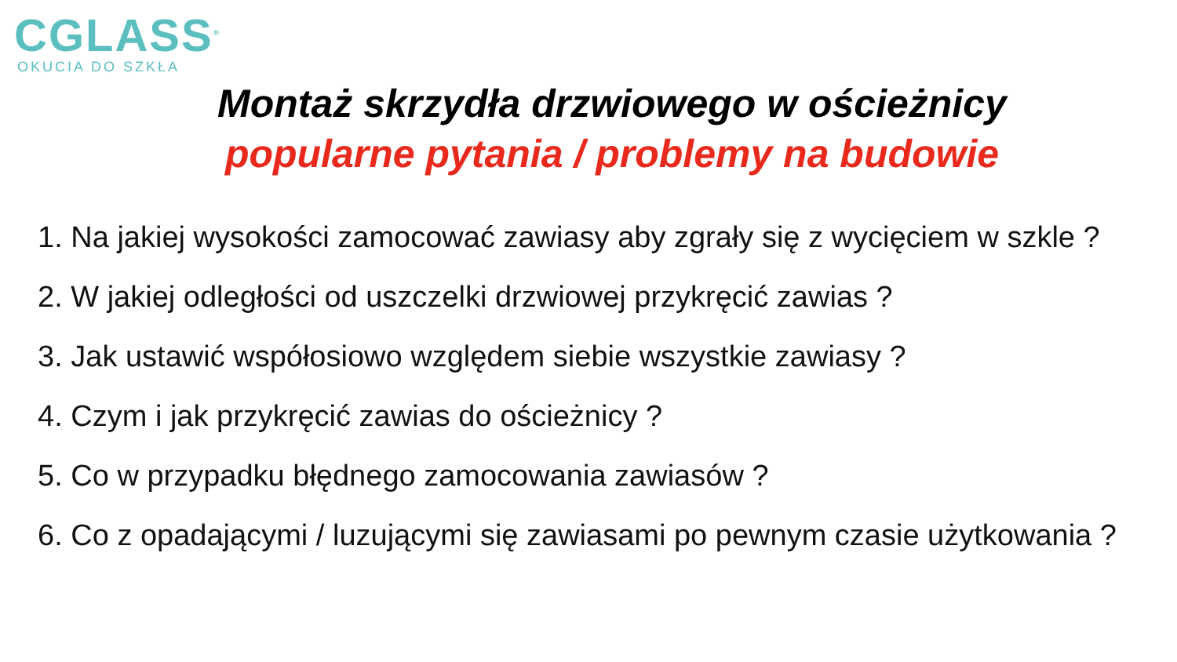CGLASS<sup>®</sup>
OKUCIA DO SZKŁA
Montaż skrzydła drzwiowego w ościeżnicy
popularne pytania / problemy na budowie
1. Na jakiej wysokości zamocować zawiasy aby zgrały się z wycięciem w szkle ?
2. W jakiej odległości od uszczelki drzwiowej przykręcić zawias ?
3. Jak ustawić współosiowo względem siebie wszystkie zawiasy ?
4. Czym i jak przykręcić zawias do ościeżnicy ?
5. Co w przypadku błędnego zamocowania zawiasów ?
6. Co z opadającymi / luzującymi się zawiasami po pewnym czasie użytkowania ?